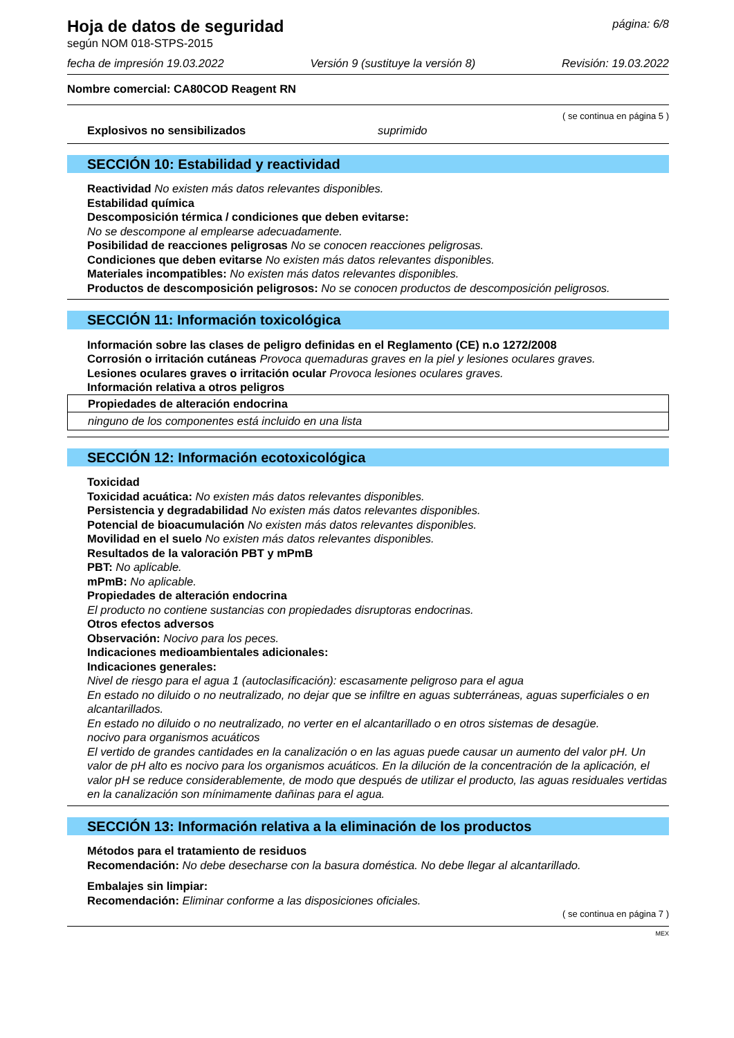Hoja de datos de seguridad
según NOM 018-STPS-2015
página: 6/8
fecha de impresión 19.03.2022 Versión 9 (sustituye la versión 8) Revisión: 19.03.2022
Nombre comercial: CA80COD Reagent RN
( se continua en página 5 )
Explosivos no sensibilizados suprimido
SECCIÓN 10: Estabilidad y reactividad
Reactividad No existen más datos relevantes disponibles.
Estabilidad química
Descomposición térmica / condiciones que deben evitarse:
No se descompone al emplearse adecuadamente.
Posibilidad de reacciones peligrosas No se conocen reacciones peligrosas.
Condiciones que deben evitarse No existen más datos relevantes disponibles.
Materiales incompatibles: No existen más datos relevantes disponibles.
Productos de descomposición peligrosos: No se conocen productos de descomposición peligrosos.
SECCIÓN 11: Información toxicológica
Información sobre las clases de peligro definidas en el Reglamento (CE) n.o 1272/2008
Corrosión o irritación cutáneas Provoca quemaduras graves en la piel y lesiones oculares graves.
Lesiones oculares graves o irritación ocular Provoca lesiones oculares graves.
Información relativa a otros peligros
Propiedades de alteración endocrina
ninguno de los componentes está incluido en una lista
SECCIÓN 12: Información ecotoxicológica
Toxicidad
Toxicidad acuática: No existen más datos relevantes disponibles.
Persistencia y degradabilidad No existen más datos relevantes disponibles.
Potencial de bioacumulación No existen más datos relevantes disponibles.
Movilidad en el suelo No existen más datos relevantes disponibles.
Resultados de la valoración PBT y mPmB
PBT: No aplicable.
mPmB: No aplicable.
Propiedades de alteración endocrina
El producto no contiene sustancias con propiedades disruptoras endocrinas.
Otros efectos adversos
Observación: Nocivo para los peces.
Indicaciones medioambientales adicionales:
Indicaciones generales:
Nivel de riesgo para el agua 1 (autoclasificación): escasamente peligroso para el agua
En estado no diluido o no neutralizado, no dejar que se infiltre en aguas subterráneas, aguas superficiales o en alcantarillados.
En estado no diluido o no neutralizado, no verter en el alcantarillado o en otros sistemas de desagüe.
nocivo para organismos acuáticos
El vertido de grandes cantidades en la canalización o en las aguas puede causar un aumento del valor pH. Un valor de pH alto es nocivo para los organismos acuáticos. En la dilución de la concentración de la aplicación, el valor pH se reduce considerablemente, de modo que después de utilizar el producto, las aguas residuales vertidas en la canalización son mínimamente dañinas para el agua.
SECCIÓN 13: Información relativa a la eliminación de los productos
Métodos para el tratamiento de residuos
Recomendación: No debe desecharse con la basura doméstica. No debe llegar al alcantarillado.
Embalajes sin limpiar:
Recomendación: Eliminar conforme a las disposiciones oficiales.
( se continua en página 7 )
MEX